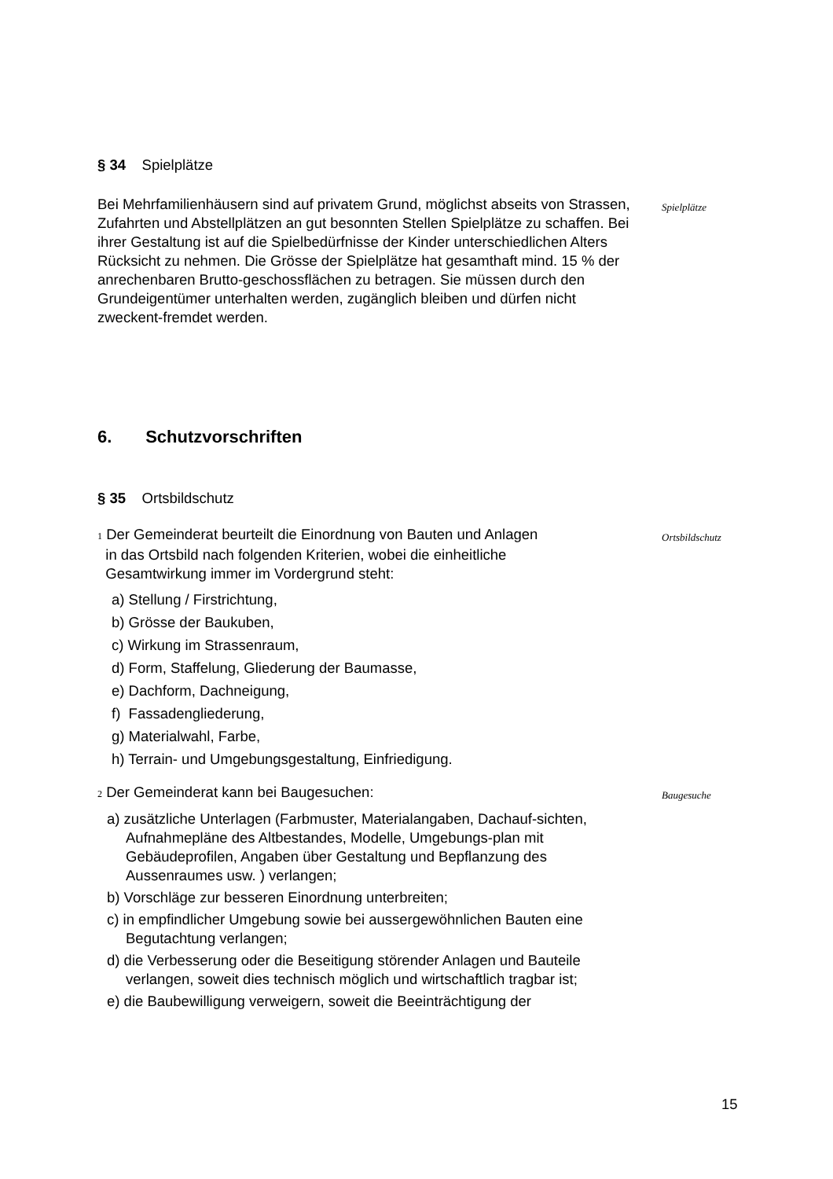§ 34 Spielplätze
Bei Mehrfamilienhäusern sind auf privatem Grund, möglichst abseits von Strassen, Zufahrten und Abstellplätzen an gut besonnten Stellen Spielplätze zu schaffen. Bei ihrer Gestaltung ist auf die Spielbedürfnisse der Kinder unterschiedlichen Alters Rücksicht zu nehmen. Die Grösse der Spielplätze hat gesamthaft mind. 15 % der anrechenbaren Brutto-geschossflächen zu betragen. Sie müssen durch den Grundeigentümer unterhalten werden, zugänglich bleiben und dürfen nicht zweckent-fremdet werden.
Spielplätze
6. Schutzvorschriften
§ 35 Ortsbildschutz
1 Der Gemeinderat beurteilt die Einordnung von Bauten und Anlagen
in das Ortsbild nach folgenden Kriterien, wobei die einheitliche
Gesamtwirkung immer im Vordergrund steht:
a) Stellung / Firstrichtung,
b) Grösse der Baukuben,
c) Wirkung im Strassenraum,
d) Form, Staffelung, Gliederung der Baumasse,
e) Dachform, Dachneigung,
f) Fassadengliederung,
g) Materialwahl, Farbe,
h) Terrain- und Umgebungsgestaltung, Einfriedigung.
Ortsbildschutz
2 Der Gemeinderat kann bei Baugesuchen:
a) zusätzliche Unterlagen (Farbmuster, Materialangaben, Dachauf-sichten, Aufnahmepläne des Altbestandes, Modelle, Umgebungs-plan mit Gebäudeprofilen, Angaben über Gestaltung und Bepflanzung des Aussenraumes usw. ) verlangen;
b) Vorschläge zur besseren Einordnung unterbreiten;
c) in empfindlicher Umgebung sowie bei aussergewöhnlichen Bauten eine Begutachtung verlangen;
d) die Verbesserung oder die Beseitigung störender Anlagen und Bauteile verlangen, soweit dies technisch möglich und wirtschaftlich tragbar ist;
e) die Baubewilligung verweigern, soweit die Beeinträchtigung der
Baugesuche
15